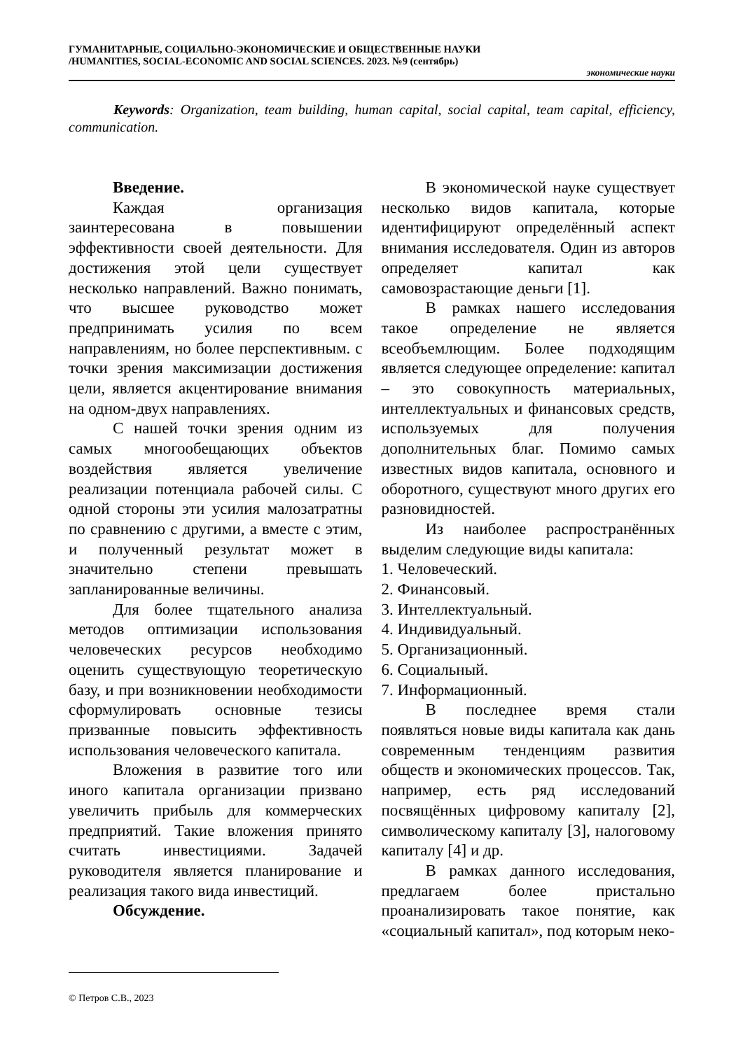ГУМАНИТАРНЫЕ, СОЦИАЛЬНО-ЭКОНОМИЧЕСКИЕ И ОБЩЕСТВЕННЫЕ НАУКИ
/HUMANITIES, SOCIAL-ECONOMIC AND SOCIAL SCIENCES. 2023. №9 (сентябрь)
экономические науки
Keywords: Organization, team building, human capital, social capital, team capital, efficiency, communication.
Введение.
Каждая организация заинтересована в повышении эффективности своей деятельности. Для достижения этой цели существует несколько направлений. Важно понимать, что высшее руководство может предпринимать усилия по всем направлениям, но более перспективным. с точки зрения максимизации достижения цели, является акцентирование внимания на одном-двух направлениях.
С нашей точки зрения одним из самых многообещающих объектов воздействия является увеличение реализации потенциала рабочей силы. С одной стороны эти усилия малозатратны по сравнению с другими, а вместе с этим, и полученный результат может в значительно степени превышать запланированные величины.
Для более тщательного анализа методов оптимизации использования человеческих ресурсов необходимо оценить существующую теоретическую базу, и при возникновении необходимости сформулировать основные тезисы призванные повысить эффективность использования человеческого капитала.
Вложения в развитие того или иного капитала организации призвано увеличить прибыль для коммерческих предприятий. Такие вложения принято считать инвестициями. Задачей руководителя является планирование и реализация такого вида инвестиций.
Обсуждение.
В экономической науке существует несколько видов капитала, которые идентифицируют определённый аспект внимания исследователя. Один из авторов определяет капитал как самовозрастающие деньги [1].
В рамках нашего исследования такое определение не является всеобъемлющим. Более подходящим является следующее определение: капитал – это совокупность материальных, интеллектуальных и финансовых средств, используемых для получения дополнительных благ. Помимо самых известных видов капитала, основного и оборотного, существуют много других его разновидностей.
Из наиболее распространённых выделим следующие виды капитала:
1. Человеческий.
2. Финансовый.
3. Интеллектуальный.
4. Индивидуальный.
5. Организационный.
6. Социальный.
7. Информационный.
В последнее время стали появляться новые виды капитала как дань современным тенденциям развития обществ и экономических процессов. Так, например, есть ряд исследований посвящённых цифровому капиталу [2], символическому капиталу [3], налоговому капиталу [4] и др.
В рамках данного исследования, предлагаем более пристально проанализировать такое понятие, как «социальный капитал», под которым неко-
© Петров С.В., 2023